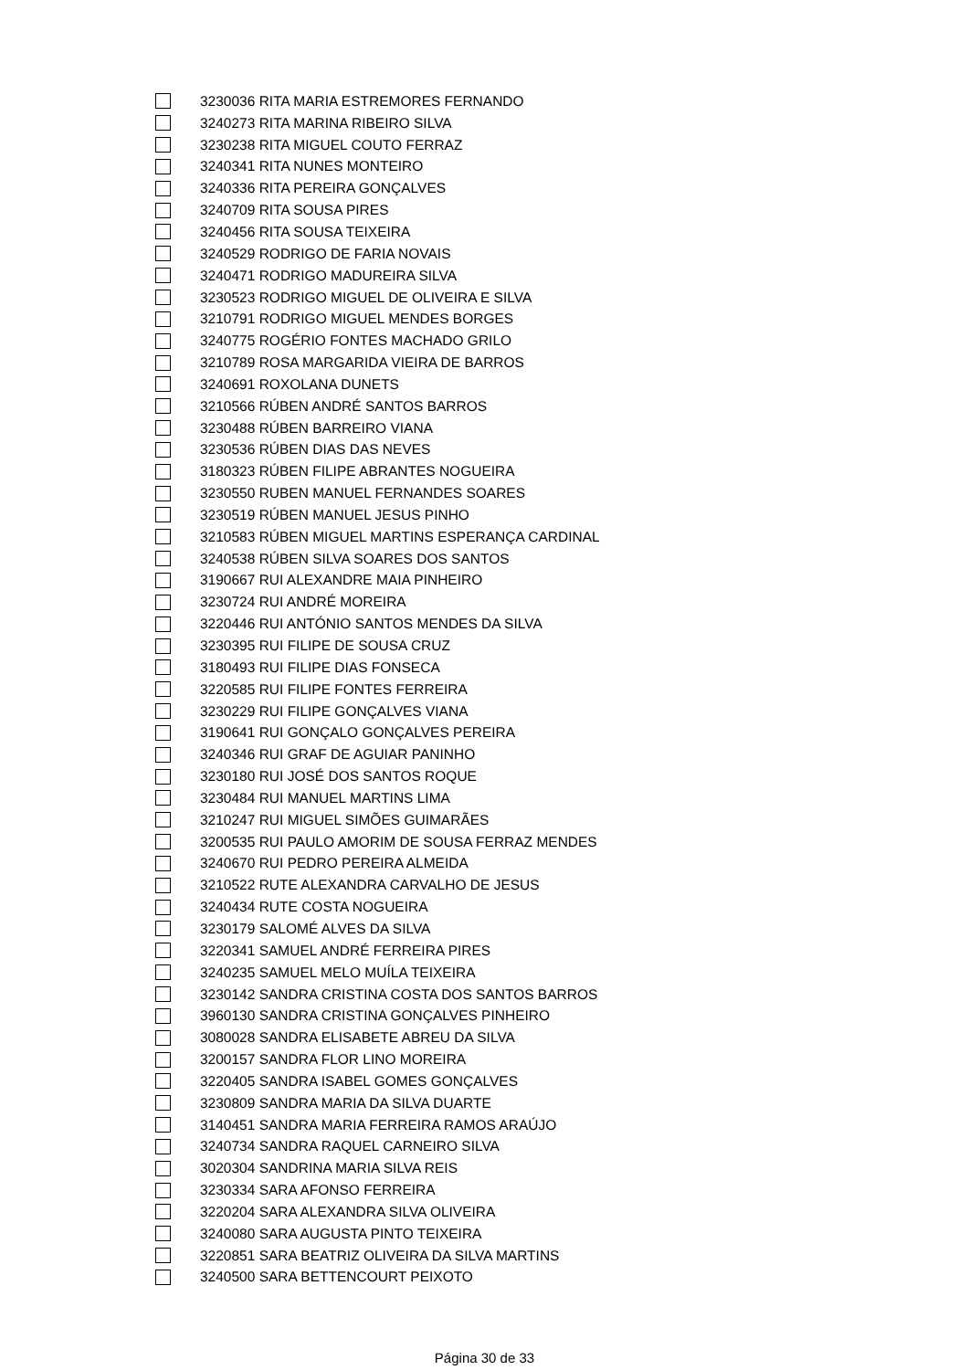3230036 RITA MARIA ESTREMORES FERNANDO
3240273 RITA MARINA RIBEIRO SILVA
3230238 RITA MIGUEL COUTO FERRAZ
3240341 RITA NUNES MONTEIRO
3240336 RITA PEREIRA GONÇALVES
3240709 RITA SOUSA PIRES
3240456 RITA SOUSA TEIXEIRA
3240529 RODRIGO DE FARIA NOVAIS
3240471 RODRIGO MADUREIRA SILVA
3230523 RODRIGO MIGUEL DE OLIVEIRA E SILVA
3210791 RODRIGO MIGUEL MENDES BORGES
3240775 ROGÉRIO FONTES MACHADO GRILO
3210789 ROSA MARGARIDA VIEIRA DE BARROS
3240691 ROXOLANA DUNETS
3210566 RÚBEN ANDRÉ SANTOS BARROS
3230488 RÚBEN BARREIRO VIANA
3230536 RÚBEN DIAS DAS NEVES
3180323 RÚBEN FILIPE ABRANTES NOGUEIRA
3230550 RUBEN MANUEL FERNANDES SOARES
3230519 RÚBEN MANUEL JESUS PINHO
3210583 RÚBEN MIGUEL MARTINS ESPERANÇA CARDINAL
3240538 RÚBEN SILVA SOARES DOS SANTOS
3190667 RUI ALEXANDRE MAIA PINHEIRO
3230724 RUI ANDRÉ MOREIRA
3220446 RUI ANTÓNIO SANTOS MENDES DA SILVA
3230395 RUI FILIPE DE SOUSA CRUZ
3180493 RUI FILIPE DIAS FONSECA
3220585 RUI FILIPE FONTES FERREIRA
3230229 RUI FILIPE GONÇALVES VIANA
3190641 RUI GONÇALO GONÇALVES PEREIRA
3240346 RUI GRAF DE AGUIAR PANINHO
3230180 RUI JOSÉ DOS SANTOS ROQUE
3230484 RUI MANUEL MARTINS LIMA
3210247 RUI MIGUEL SIMÕES GUIMARÃES
3200535 RUI PAULO AMORIM DE SOUSA FERRAZ MENDES
3240670 RUI PEDRO PEREIRA ALMEIDA
3210522 RUTE ALEXANDRA CARVALHO DE JESUS
3240434 RUTE COSTA NOGUEIRA
3230179 SALOMÉ ALVES DA SILVA
3220341 SAMUEL ANDRÉ FERREIRA PIRES
3240235 SAMUEL MELO MUÍLA TEIXEIRA
3230142 SANDRA CRISTINA COSTA DOS SANTOS BARROS
3960130 SANDRA CRISTINA GONÇALVES PINHEIRO
3080028 SANDRA ELISABETE ABREU DA SILVA
3200157 SANDRA FLOR LINO MOREIRA
3220405 SANDRA ISABEL GOMES GONÇALVES
3230809 SANDRA MARIA DA SILVA DUARTE
3140451 SANDRA MARIA FERREIRA RAMOS ARAÚJO
3240734 SANDRA RAQUEL CARNEIRO SILVA
3020304 SANDRINA MARIA SILVA REIS
3230334 SARA AFONSO FERREIRA
3220204 SARA ALEXANDRA SILVA OLIVEIRA
3240080 SARA AUGUSTA PINTO TEIXEIRA
3220851 SARA BEATRIZ OLIVEIRA DA SILVA MARTINS
3240500 SARA BETTENCOURT PEIXOTO
Página 30 de 33